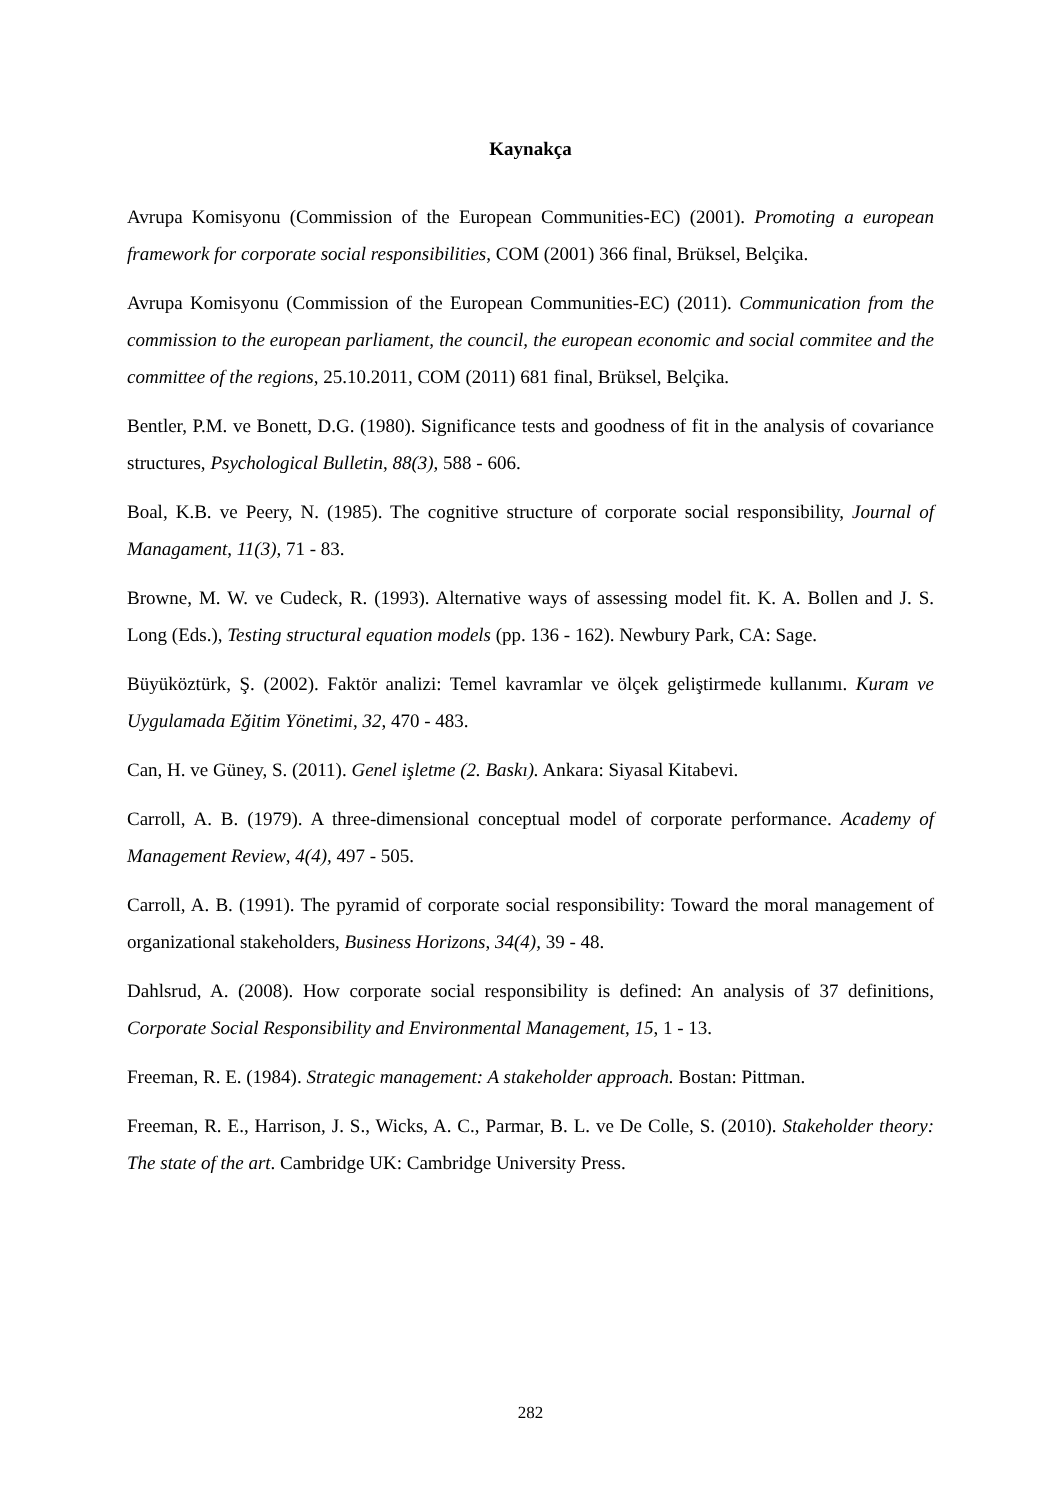Kaynakça
Avrupa Komisyonu (Commission of the European Communities-EC) (2001). Promoting a european framework for corporate social responsibilities, COM (2001) 366 final, Brüksel, Belçika.
Avrupa Komisyonu (Commission of the European Communities-EC) (2011). Communication from the commission to the european parliament, the council, the european economic and social commitee and the committee of the regions, 25.10.2011, COM (2011) 681 final, Brüksel, Belçika.
Bentler, P.M. ve Bonett, D.G. (1980). Significance tests and goodness of fit in the analysis of covariance structures, Psychological Bulletin, 88(3), 588 - 606.
Boal, K.B. ve Peery, N. (1985). The cognitive structure of corporate social responsibility, Journal of Managament, 11(3), 71 - 83.
Browne, M. W. ve Cudeck, R. (1993). Alternative ways of assessing model fit. K. A. Bollen and J. S. Long (Eds.), Testing structural equation models (pp. 136 - 162). Newbury Park, CA: Sage.
Büyüköztürk, Ş. (2002). Faktör analizi: Temel kavramlar ve ölçek geliştirmede kullanımı. Kuram ve Uygulamada Eğitim Yönetimi, 32, 470 - 483.
Can, H. ve Güney, S. (2011). Genel işletme (2. Baskı). Ankara: Siyasal Kitabevi.
Carroll, A. B. (1979). A three-dimensional conceptual model of corporate performance. Academy of Management Review, 4(4), 497 - 505.
Carroll, A. B. (1991). The pyramid of corporate social responsibility: Toward the moral management of organizational stakeholders, Business Horizons, 34(4), 39 - 48.
Dahlsrud, A. (2008). How corporate social responsibility is defined: An analysis of 37 definitions, Corporate Social Responsibility and Environmental Management, 15, 1 - 13.
Freeman, R. E. (1984). Strategic management: A stakeholder approach. Bostan: Pittman.
Freeman, R. E., Harrison, J. S., Wicks, A. C., Parmar, B. L. ve De Colle, S. (2010). Stakeholder theory: The state of the art. Cambridge UK: Cambridge University Press.
282